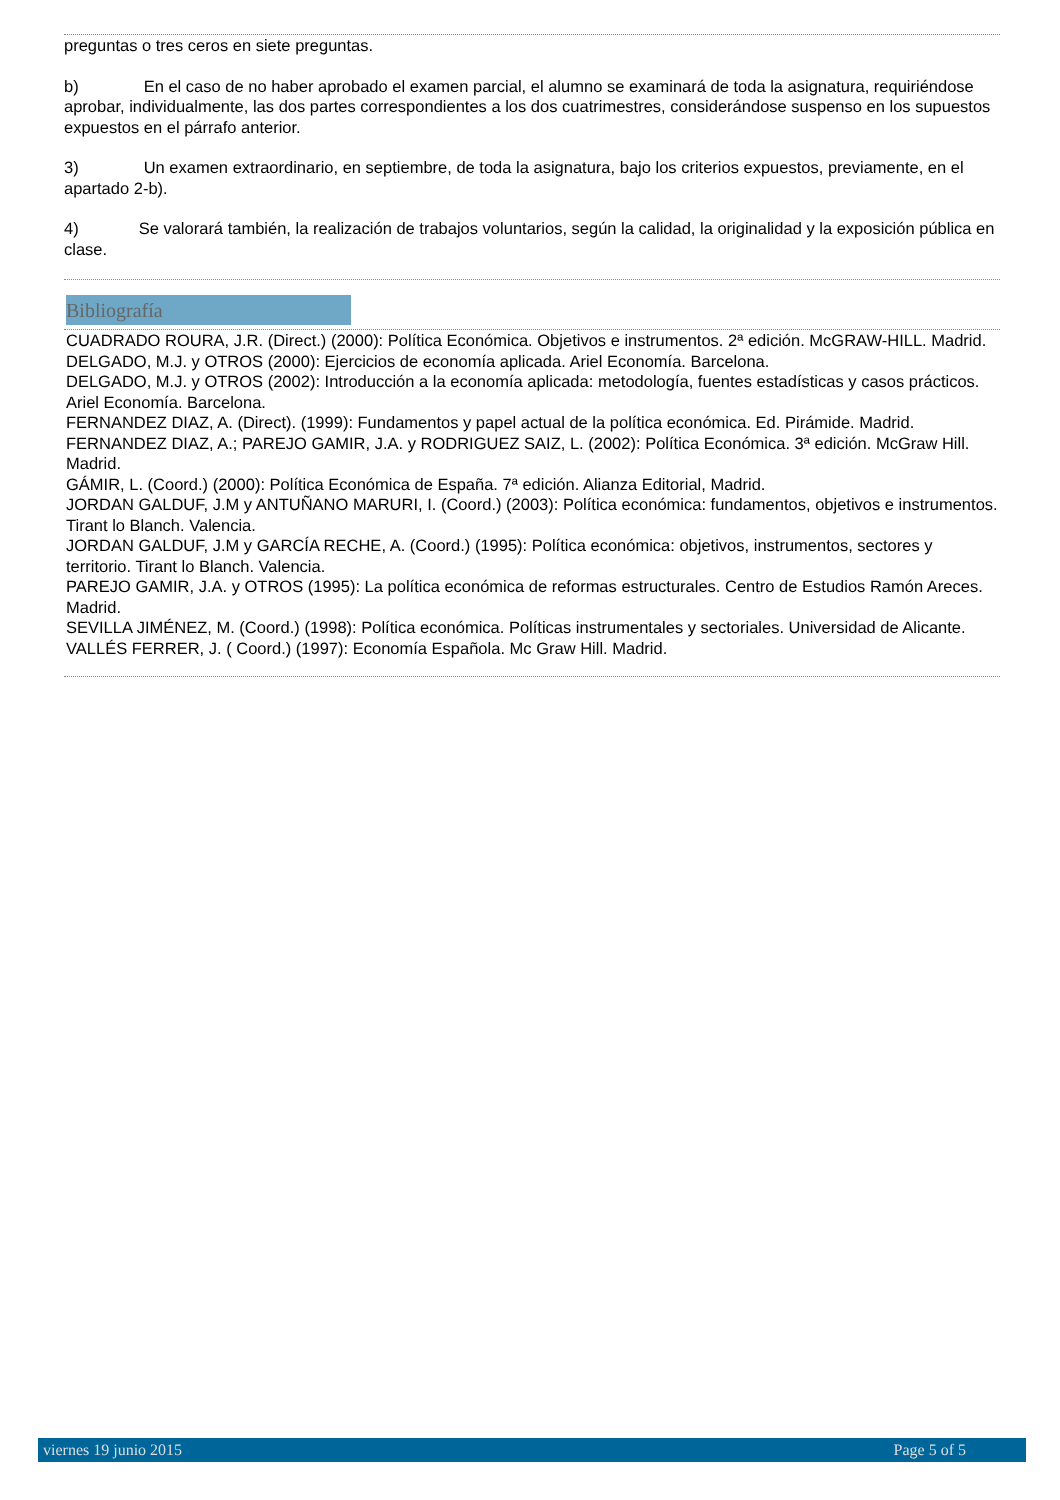preguntas o tres ceros en siete preguntas.
b) En el caso de no haber aprobado el examen parcial, el alumno se examinará de toda la asignatura, requiriéndose aprobar, individualmente, las dos partes correspondientes a los dos cuatrimestres, considerándose suspenso en los supuestos expuestos en el párrafo anterior.
3) Un examen extraordinario, en septiembre, de toda la asignatura, bajo los criterios expuestos, previamente, en el apartado 2-b).
4) Se valorará también, la realización de trabajos voluntarios, según la calidad, la originalidad y la exposición pública en clase.
Bibliografía
CUADRADO ROURA, J.R. (Direct.) (2000): Política Económica. Objetivos e instrumentos. 2ª edición. McGRAW-HILL. Madrid.
DELGADO, M.J. y OTROS (2000): Ejercicios de economía aplicada. Ariel Economía. Barcelona.
DELGADO, M.J. y OTROS (2002): Introducción a la economía aplicada: metodología, fuentes estadísticas y casos prácticos. Ariel Economía. Barcelona.
FERNANDEZ DIAZ, A. (Direct). (1999): Fundamentos y papel actual de la política económica. Ed. Pirámide. Madrid.
FERNANDEZ DIAZ, A.; PAREJO GAMIR, J.A. y RODRIGUEZ SAIZ, L. (2002): Política Económica. 3ª edición. McGraw Hill. Madrid.
GÁMIR, L. (Coord.) (2000): Política Económica de España. 7ª edición. Alianza Editorial, Madrid.
JORDAN GALDUF, J.M y ANTUÑANO MARURI, I. (Coord.) (2003): Política económica: fundamentos, objetivos e instrumentos. Tirant lo Blanch. Valencia.
JORDAN GALDUF, J.M y GARCÍA RECHE, A. (Coord.) (1995): Política económica: objetivos, instrumentos, sectores y territorio. Tirant lo Blanch. Valencia.
PAREJO GAMIR, J.A. y OTROS (1995): La política económica de reformas estructurales. Centro de Estudios Ramón Areces. Madrid.
SEVILLA JIMÉNEZ, M. (Coord.) (1998): Política económica. Políticas instrumentales y sectoriales. Universidad de Alicante.
VALLÉS FERRER, J. ( Coord.) (1997): Economía Española. Mc Graw Hill. Madrid.
viernes 19 junio 2015 Page 5 of 5